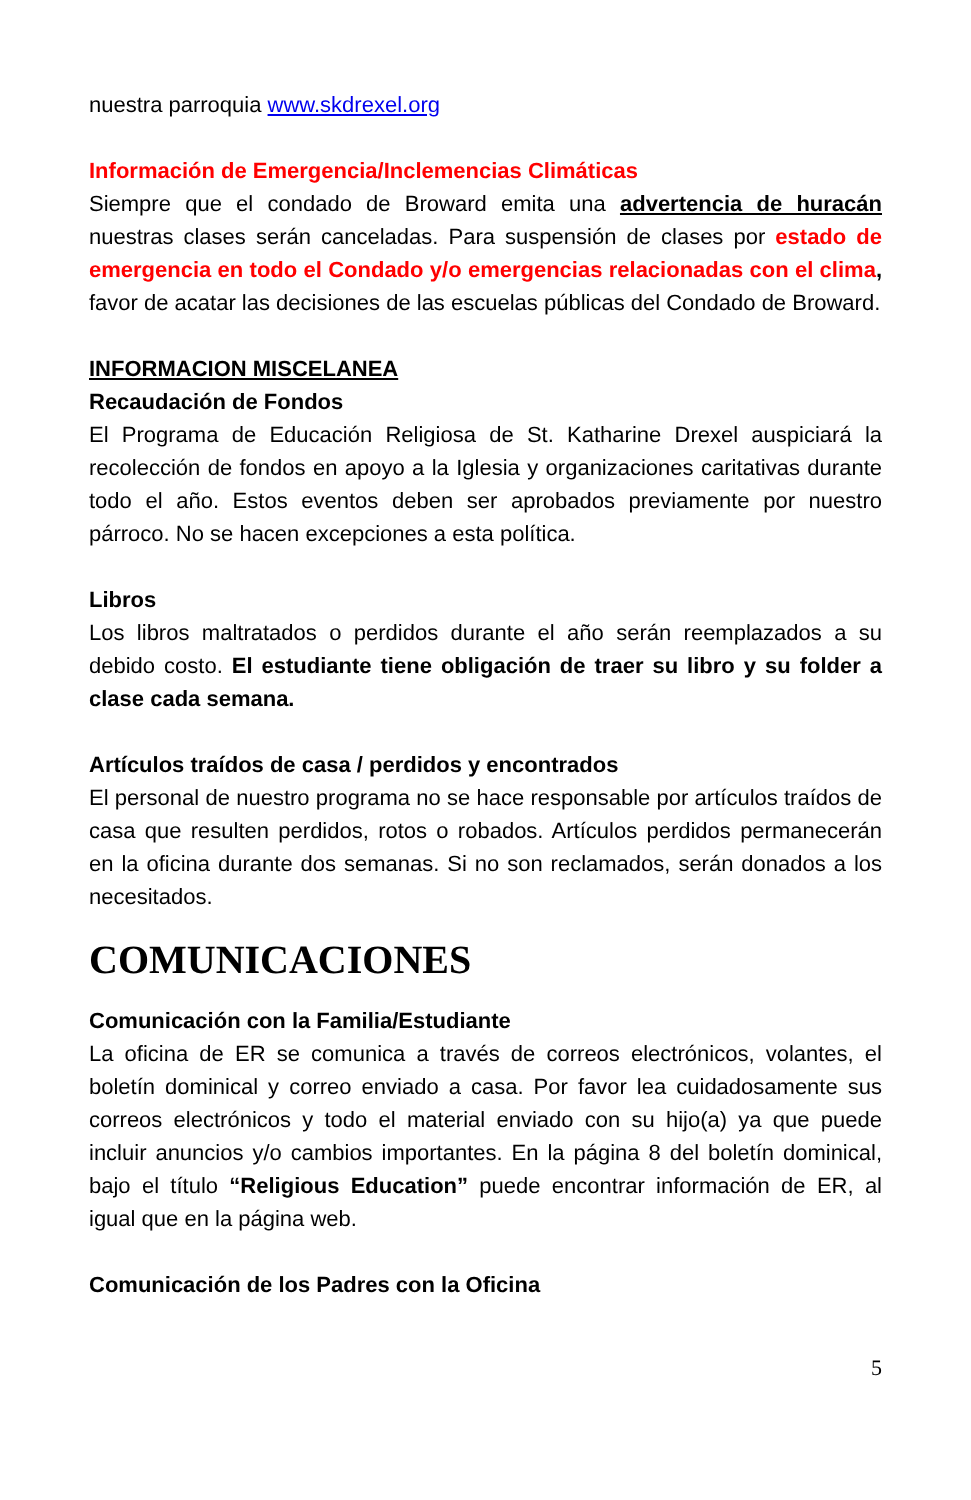nuestra parroquia www.skdrexel.org
Información de Emergencia/Inclemencias Climáticas
Siempre que el condado de Broward emita una advertencia de huracán nuestras clases serán canceladas. Para suspensión de clases por estado de emergencia en todo el Condado y/o emergencias relacionadas con el clima, favor de acatar las decisiones de las escuelas públicas del Condado de Broward.
INFORMACION MISCELANEA
Recaudación de Fondos
El Programa de Educación Religiosa de St. Katharine Drexel auspiciará la recolección de fondos en apoyo a la Iglesia y organizaciones caritativas durante todo el año. Estos eventos deben ser aprobados previamente por nuestro párroco. No se hacen excepciones a esta política.
Libros
Los libros maltratados o perdidos durante el año serán reemplazados a su debido costo. El estudiante tiene obligación de traer su libro y su folder a clase cada semana.
Artículos traídos de casa / perdidos y encontrados
El personal de nuestro programa no se hace responsable por artículos traídos de casa que resulten perdidos, rotos o robados. Artículos perdidos permanecerán en la oficina durante dos semanas. Si no son reclamados, serán donados a los necesitados.
COMUNICACIONES
Comunicación con la Familia/Estudiante
La oficina de ER se comunica a través de correos electrónicos, volantes, el boletín dominical y correo enviado a casa. Por favor lea cuidadosamente sus correos electrónicos y todo el material enviado con su hijo(a) ya que puede incluir anuncios y/o cambios importantes. En la página 8 del boletín dominical, bajo el título “Religious Education” puede encontrar información de ER, al igual que en la página web.
Comunicación de los Padres con la Oficina
5